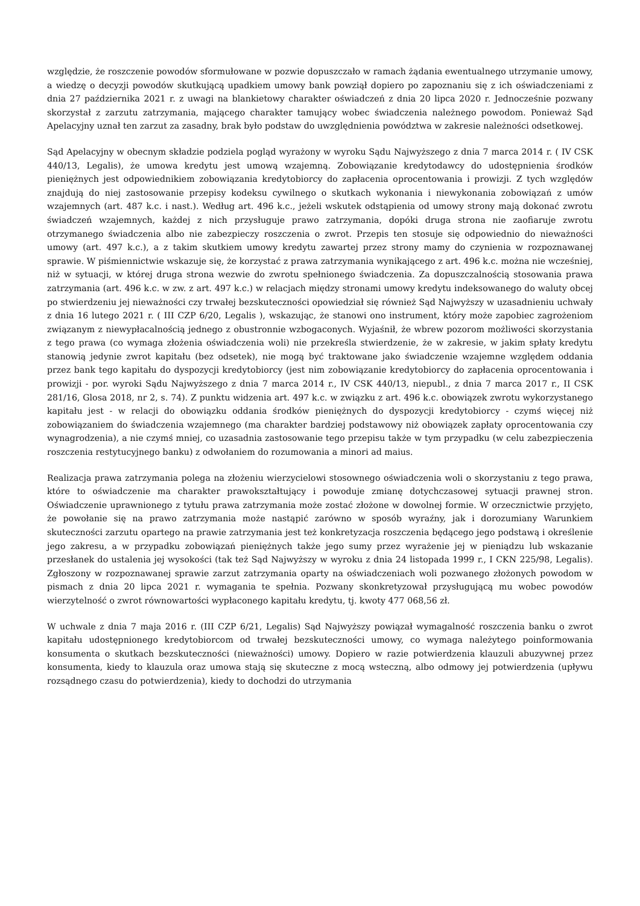względzie, że roszczenie powodów sformułowane w pozwie dopuszczało w ramach żądania ewentualnego utrzymanie umowy, a wiedzę o decyzji powodów skutkującą upadkiem umowy bank powziął dopiero po zapoznaniu się z ich oświadczeniami z dnia 27 października 2021 r. z uwagi na blankietowy charakter oświadczeń z dnia 20 lipca 2020 r. Jednocześnie pozwany skorzystał z zarzutu zatrzymania, mającego charakter tamujący wobec świadczenia należnego powodom. Ponieważ Sąd Apelacyjny uznał ten zarzut za zasadny, brak było podstaw do uwzględnienia powództwa w zakresie należności odsetkowej.
Sąd Apelacyjny w obecnym składzie podziela pogląd wyrażony w wyroku Sądu Najwyższego z dnia 7 marca 2014 r. ( IV CSK 440/13, Legalis), że umowa kredytu jest umową wzajemną. Zobowiązanie kredytodawcy do udostępnienia środków pieniężnych jest odpowiednikiem zobowiązania kredytobiorcy do zapłacenia oprocentowania i prowizji. Z tych względów znajdują do niej zastosowanie przepisy kodeksu cywilnego o skutkach wykonania i niewykonania zobowiązań z umów wzajemnych (art. 487 k.c. i nast.). Według art. 496 k.c., jeżeli wskutek odstąpienia od umowy strony mają dokonać zwrotu świadczeń wzajemnych, każdej z nich przysługuje prawo zatrzymania, dopóki druga strona nie zaofiaruje zwrotu otrzymanego świadczenia albo nie zabezpieczy roszczenia o zwrot. Przepis ten stosuje się odpowiednio do nieważności umowy (art. 497 k.c.), a z takim skutkiem umowy kredytu zawartej przez strony mamy do czynienia w rozpoznawanej sprawie. W piśmiennictwie wskazuje się, że korzystać z prawa zatrzymania wynikającego z art. 496 k.c. można nie wcześniej, niż w sytuacji, w której druga strona wezwie do zwrotu spełnionego świadczenia. Za dopuszczalnością stosowania prawa zatrzymania (art. 496 k.c. w zw. z art. 497 k.c.) w relacjach między stronami umowy kredytu indeksowanego do waluty obcej po stwierdzeniu jej nieważności czy trwałej bezskuteczności opowiedział się również Sąd Najwyższy w uzasadnieniu uchwały z dnia 16 lutego 2021 r. ( III CZP 6/20, Legalis ), wskazując, że stanowi ono instrument, który może zapobiec zagrożeniom związanym z niewypłacalnością jednego z obustronnie wzbogaconych. Wyjaśnił, że wbrew pozorom możliwości skorzystania z tego prawa (co wymaga złożenia oświadczenia woli) nie przekreśla stwierdzenie, że w zakresie, w jakim spłaty kredytu stanowią jedynie zwrot kapitału (bez odsetek), nie mogą być traktowane jako świadczenie wzajemne względem oddania przez bank tego kapitału do dyspozycji kredytobiorcy (jest nim zobowiązanie kredytobiorcy do zapłacenia oprocentowania i prowizji - por. wyroki Sądu Najwyższego z dnia 7 marca 2014 r., IV CSK 440/13, niepubl., z dnia 7 marca 2017 r., II CSK 281/16, Glosa 2018, nr 2, s. 74). Z punktu widzenia art. 497 k.c. w związku z art. 496 k.c. obowiązek zwrotu wykorzystanego kapitału jest - w relacji do obowiązku oddania środków pieniężnych do dyspozycji kredytobiorcy - czymś więcej niż zobowiązaniem do świadczenia wzajemnego (ma charakter bardziej podstawowy niż obowiązek zapłaty oprocentowania czy wynagrodzenia), a nie czymś mniej, co uzasadnia zastosowanie tego przepisu także w tym przypadku (w celu zabezpieczenia roszczenia restytucyjnego banku) z odwołaniem do rozumowania a minori ad maius.
Realizacja prawa zatrzymania polega na złożeniu wierzycielowi stosownego oświadczenia woli o skorzystaniu z tego prawa, które to oświadczenie ma charakter prawokształtujący i powoduje zmianę dotychczasowej sytuacji prawnej stron. Oświadczenie uprawnionego z tytułu prawa zatrzymania może zostać złożone w dowolnej formie. W orzecznictwie przyjęto, że powołanie się na prawo zatrzymania może nastąpić zarówno w sposób wyraźny, jak i dorozumiany Warunkiem skuteczności zarzutu opartego na prawie zatrzymania jest też konkretyzacja roszczenia będącego jego podstawą i określenie jego zakresu, a w przypadku zobowiązań pieniężnych także jego sumy przez wyrażenie jej w pieniądzu lub wskazanie przesłanek do ustalenia jej wysokości (tak też Sąd Najwyższy w wyroku z dnia 24 listopada 1999 r., I CKN 225/98, Legalis). Zgłoszony w rozpoznawanej sprawie zarzut zatrzymania oparty na oświadczeniach woli pozwanego złożonych powodom w pismach z dnia 20 lipca 2021 r. wymagania te spełnia. Pozwany skonkretyzował przysługującą mu wobec powodów wierzytelność o zwrot równowartości wypłaconego kapitału kredytu, tj. kwoty 477 068,56 zł.
W uchwale z dnia 7 maja 2016 r. (III CZP 6/21, Legalis) Sąd Najwyższy powiązał wymagalność roszczenia banku o zwrot kapitału udostępnionego kredytobiorcom od trwałej bezskuteczności umowy, co wymaga należytego poinformowania konsumenta o skutkach bezskuteczności (nieważności) umowy. Dopiero w razie potwierdzenia klauzuli abuzywnej przez konsumenta, kiedy to klauzula oraz umowa stają się skuteczne z mocą wsteczną, albo odmowy jej potwierdzenia (upływu rozsądnego czasu do potwierdzenia), kiedy to dochodzi do utrzymania